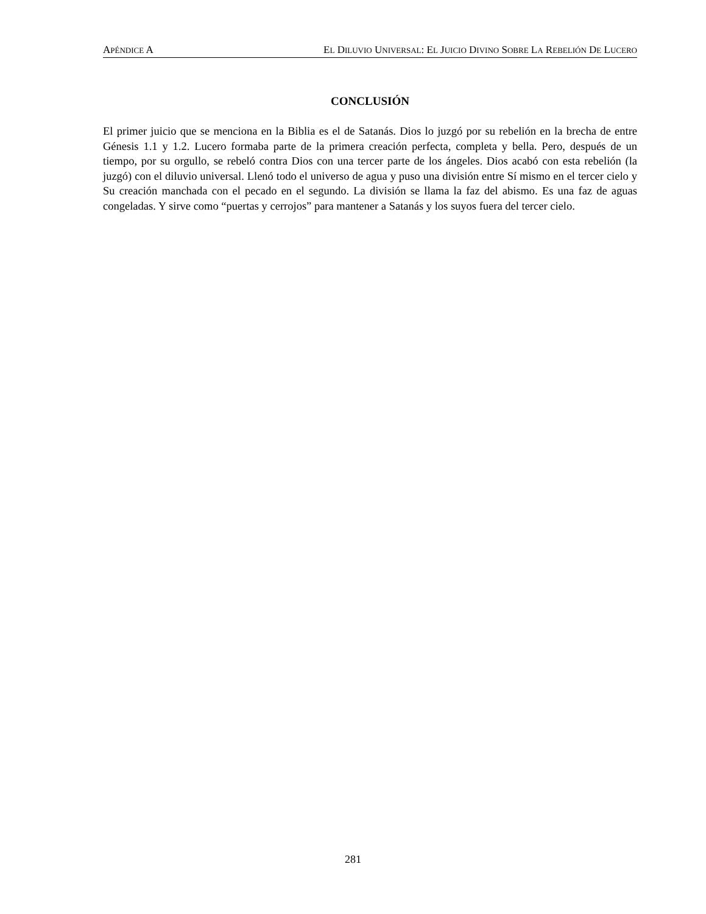APÉNDICE A EL DILUVIO UNIVERSAL: EL JUICIO DIVINO SOBRE LA REBELIÓN DE LUCERO
CONCLUSIÓN
El primer juicio que se menciona en la Biblia es el de Satanás. Dios lo juzgó por su rebelión en la brecha de entre Génesis 1.1 y 1.2. Lucero formaba parte de la primera creación perfecta, completa y bella. Pero, después de un tiempo, por su orgullo, se rebeló contra Dios con una tercer parte de los ángeles. Dios acabó con esta rebelión (la juzgó) con el diluvio universal. Llenó todo el universo de agua y puso una división entre Sí mismo en el tercer cielo y Su creación manchada con el pecado en el segundo. La división se llama la faz del abismo. Es una faz de aguas congeladas. Y sirve como “puertas y cerrojos” para mantener a Satanás y los suyos fuera del tercer cielo.
281